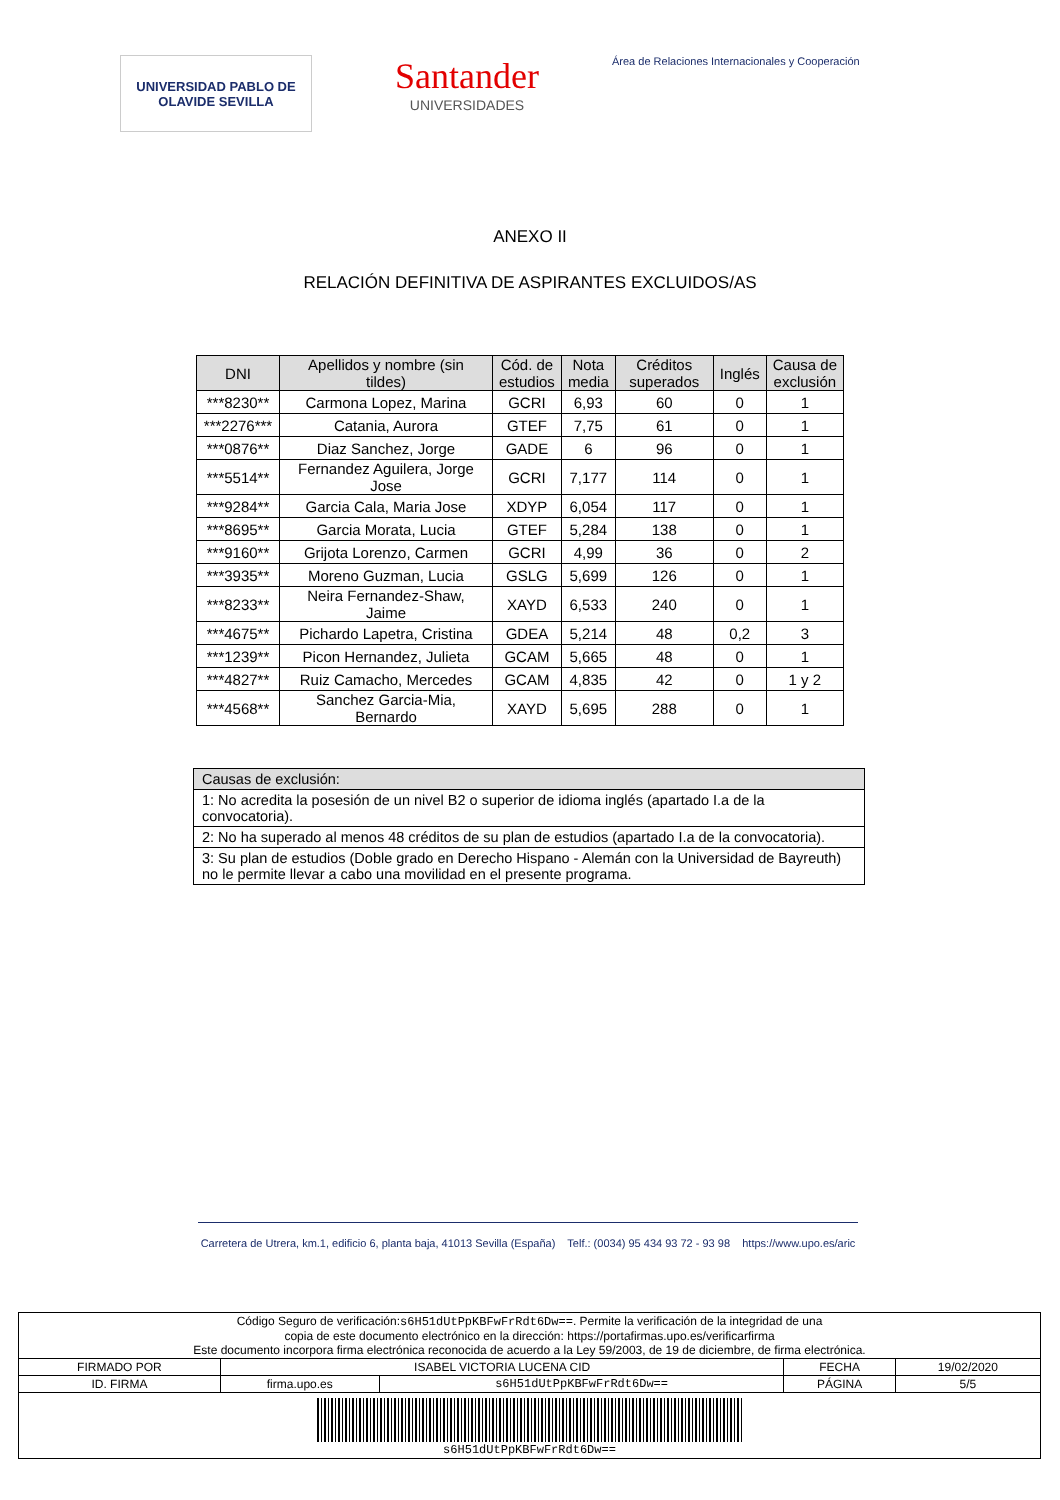UNIVERSIDAD PABLO DE OLAVIDE SEVILLA
Santander
UNIVERSIDADES
Área de Relaciones Internacionales y Cooperación
ANEXO II
RELACIÓN DEFINITIVA DE ASPIRANTES EXCLUIDOS/AS
| DNI | Apellidos y nombre (sin tildes) | Cód. de estudios | Nota media | Créditos superados | Inglés | Causa de exclusión |
| --- | --- | --- | --- | --- | --- | --- |
| ***8230** | Carmona Lopez, Marina | GCRI | 6,93 | 60 | 0 | 1 |
| ***2276*** | Catania, Aurora | GTEF | 7,75 | 61 | 0 | 1 |
| ***0876** | Diaz Sanchez, Jorge | GADE | 6 | 96 | 0 | 1 |
| ***5514** | Fernandez Aguilera, Jorge Jose | GCRI | 7,177 | 114 | 0 | 1 |
| ***9284** | Garcia Cala, Maria Jose | XDYP | 6,054 | 117 | 0 | 1 |
| ***8695** | Garcia Morata, Lucia | GTEF | 5,284 | 138 | 0 | 1 |
| ***9160** | Grijota Lorenzo, Carmen | GCRI | 4,99 | 36 | 0 | 2 |
| ***3935** | Moreno Guzman, Lucia | GSLG | 5,699 | 126 | 0 | 1 |
| ***8233** | Neira Fernandez-Shaw, Jaime | XAYD | 6,533 | 240 | 0 | 1 |
| ***4675** | Pichardo Lapetra, Cristina | GDEA | 5,214 | 48 | 0,2 | 3 |
| ***1239** | Picon Hernandez, Julieta | GCAM | 5,665 | 48 | 0 | 1 |
| ***4827** | Ruiz Camacho, Mercedes | GCAM | 4,835 | 42 | 0 | 1 y 2 |
| ***4568** | Sanchez Garcia-Mia, Bernardo | XAYD | 5,695 | 288 | 0 | 1 |
| Causas de exclusión: |
| 1: No acredita la posesión de un nivel B2 o superior de idioma inglés (apartado I.a de la convocatoria). |
| 2: No ha superado al menos 48 créditos de su plan de estudios (apartado I.a de la convocatoria). |
| 3: Su plan de estudios (Doble grado en Derecho Hispano - Alemán con la Universidad de Bayreuth) no le permite llevar a cabo una movilidad en el presente programa. |
Carretera de Utrera, km.1, edificio 6, planta baja, 41013 Sevilla (España) Telf.: (0034) 95 434 93 72 - 93 98 https://www.upo.es/aric
| Código Seguro de verificación: s6H51dUtPpKBFwFrRdt6Dw== . Permite la verificación de la integridad de una copia de este documento electrónico en la dirección: https://portafirmas.upo.es/verificarfirma Este documento incorpora firma electrónica reconocida de acuerdo a la Ley 59/2003, de 19 de diciembre, de firma electrónica. | | | | |
| FIRMADO POR | ISABEL VICTORIA LUCENA CID | | FECHA | 19/02/2020 |
| ID. FIRMA | firma.upo.es | s6H51dUtPpKBFwFrRdt6Dw== | PÁGINA | 5/5 |
| s6H51dUtPpKBFwFrRdt6Dw== | | | | |